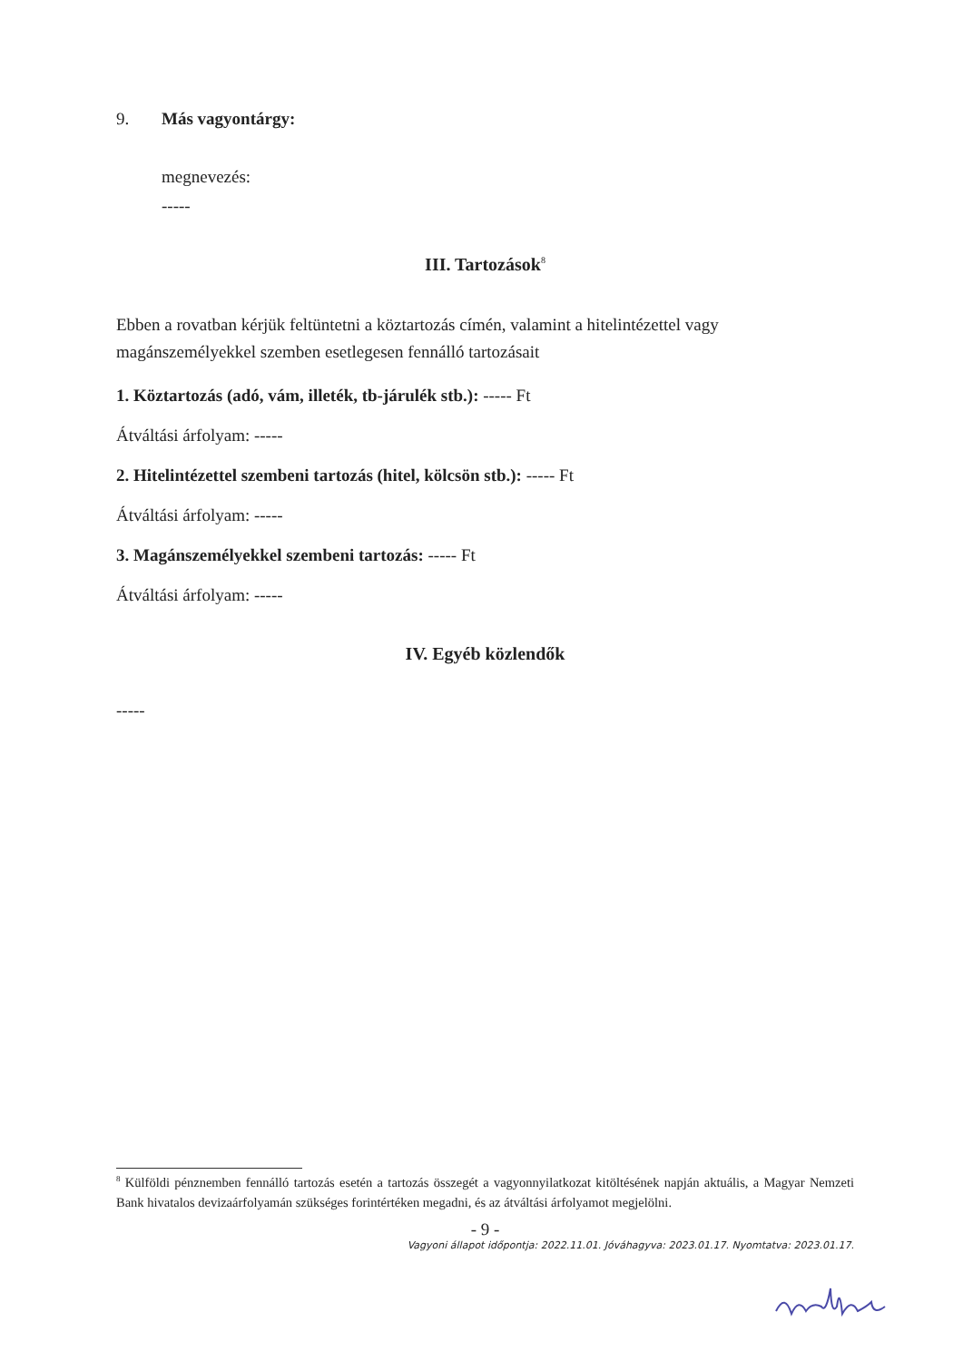9. Más vagyontárgy:
megnevezés:
-----
III. Tartozások<sup>8</sup>
Ebben a rovatban kérjük feltüntetni a köztartozás címén, valamint a hitelintézettel vagy magánszemélyekkel szemben esetlegesen fennálló tartozásait
1. Köztartozás (adó, vám, illeték, tb-járulék stb.): ----- Ft
Átváltási árfolyam: -----
2. Hitelintézettel szembeni tartozás (hitel, kölcsön stb.): ----- Ft
Átváltási árfolyam: -----
3. Magánszemélyekkel szembeni tartozás: ----- Ft
Átváltási árfolyam: -----
IV. Egyéb közlendők
-----
<sup>8</sup> Külföldi pénznemben fennálló tartozás esetén a tartozás összegét a vagyonnyilatkozat kitöltésének napján aktuális, a Magyar Nemzeti Bank hivatalos devizaárfolyamán szükséges forintértéken megadni, és az átváltási árfolyamot megjelölni.
- 9 -
Vagyoni állapot időpontja: 2022.11.01. Jóváhagyva: 2023.01.17. Nyomtatva: 2023.01.17.